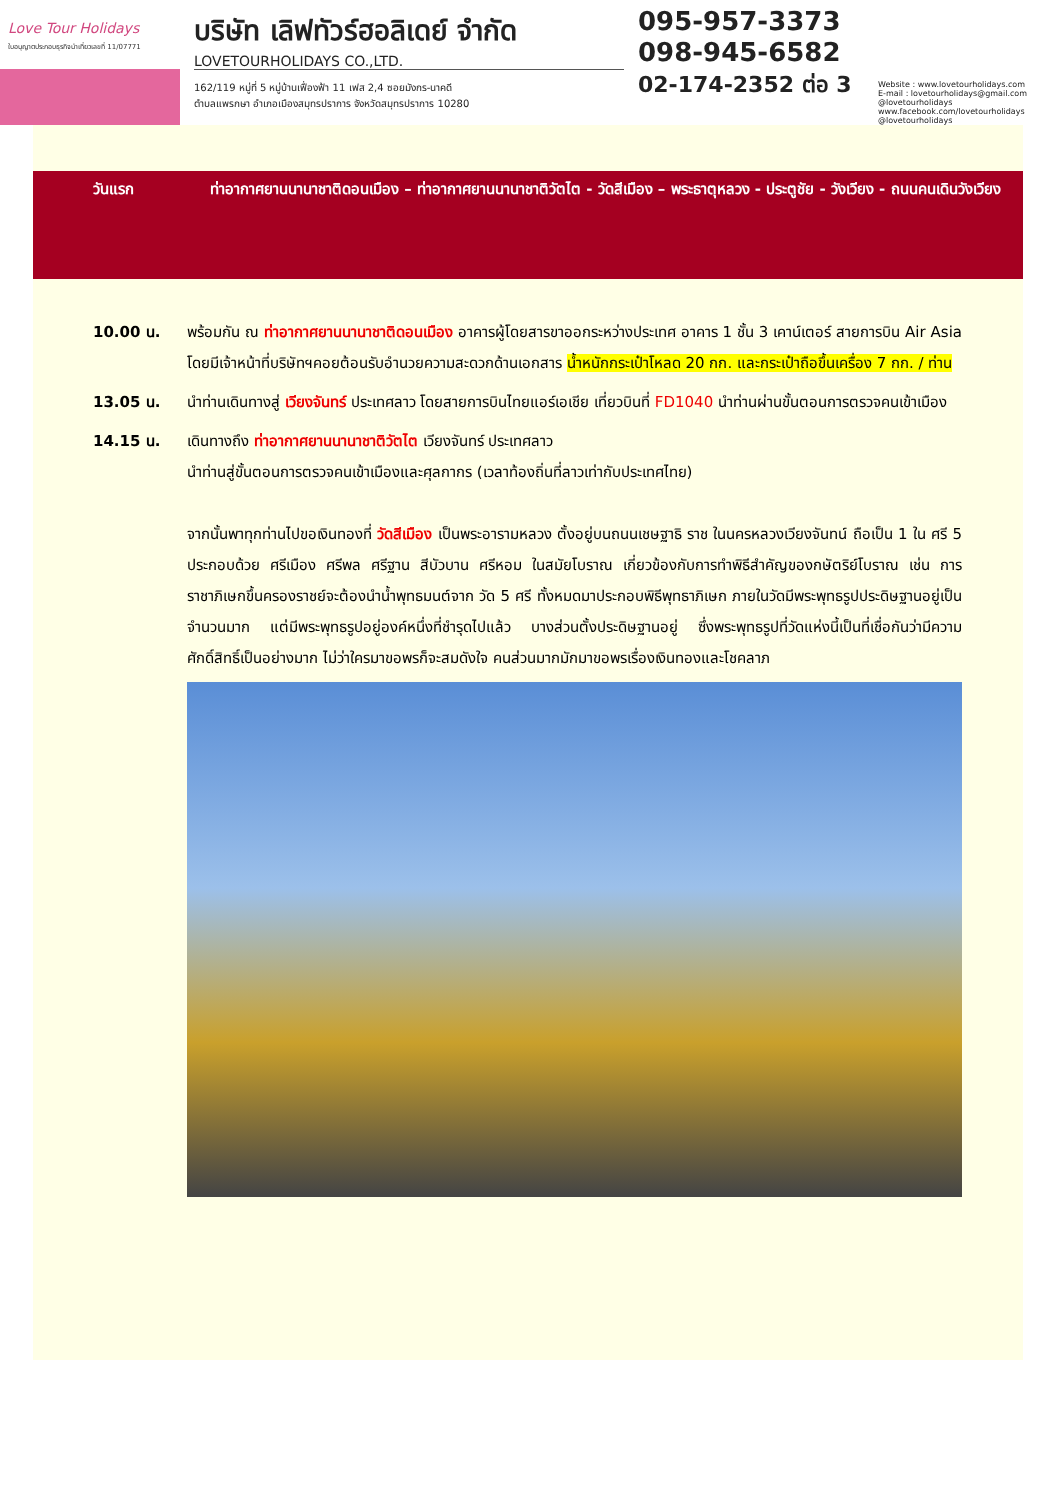Love Tour Holidays
ใบอนุญาตประกอบธุรกิจนำเที่ยวเลขที่ 11/07771
บริษัท เลิฟทัวร์ฮอลิเดย์ จำกัด
LOVETOURHOLIDAYS CO.,LTD.
162/119 หมู่ที่ 5 หมู่บ้านเฟื่องฟ้า 11 เฟส 2,4 ซอยมังกร-นาคดี
ตำบลแพรกษา อำเภอเมืองสมุทรปราการ จังหวัดสมุทรปราการ 10280
095-957-3373
098-945-6582
02-174-2352 ต่อ 3
Website : www.lovetourholidays.com
E-mail : lovetourholidays@gmail.com
@lovetourholidays www.facebook.com/lovetourholidays @lovetourholidays
วันแรก ท่าอากาศยานนานาชาติดอนเมือง – ท่าอากาศยานนานาชาติวัตไต - วัดสีเมือง – พระธาตุหลวง - ประตูชัย - วังเวียง - ถนนคนเดินวังเวียง
10.00 น. พร้อมกัน ณ ท่าอากาศยานนานาชาติดอนเมือง อาคารผู้โดยสารขาออกระหว่างประเทศ อาคาร 1 ชั้น 3 เคาน์เตอร์ สายการบิน Air Asia โดยมีเจ้าหน้าที่บริษัทฯคอยต้อนรับอำนวยความสะดวกด้านเอกสาร น้ำหนักกระเป๋าโหลด 20 กก. และกระเป๋าถือขึ้นเครื่อง 7 กก. / ท่าน
13.05 น. นำท่านเดินทางสู่ เวียงจันทร์ ประเทศลาว โดยสายการบินไทยแอร์เอเชีย เที่ยวบินที่ FD1040 นำท่านผ่านขั้นตอนการตรวจคนเข้าเมือง
14.15 น. เดินทางถึง ท่าอากาศยานนานาชาติวัตไต เวียงจันทร์ ประเทศลาว
นำท่านสู่ขั้นตอนการตรวจคนเข้าเมืองและศุลกากร (เวลาท้องถิ่นที่ลาวเท่ากับประเทศไทย)
จากนั้นพาทุกท่านไปขอเงินทองที่ วัดสีเมือง เป็นพระอารามหลวง ตั้งอยู่บนถนนเชษฐาธิ ราช ในนครหลวงเวียงจันทน์ ถือเป็น 1 ใน ศรี 5 ประกอบด้วย ศรีเมือง ศรีพล ศรีฐาน สีบัวบาน ศรีหอม ในสมัยโบราณ เกี่ยวข้องกับการทำพิธีสำคัญของกษัตริย์โบราณ เช่น การราชาภิเษกขึ้นครองราชย์จะต้องนำน้ำพุทธมนต์จาก วัด 5 ศรี ทั้งหมดมาประกอบพิธีพุทธาภิเษก ภายในวัดมีพระพุทธรูปประดิษฐานอยู่เป็นจำนวนมาก แต่มีพระพุทธรูปอยู่องค์หนึ่งที่ชำรุดไปแล้ว บางส่วนตั้งประดิษฐานอยู่ ซึ่งพระพุทธรูปที่วัดแห่งนี้เป็นที่เชื่อกันว่ามีความศักดิ์สิทธิ์เป็นอย่างมาก ไม่ว่าใครมาขอพรก็จะสมดังใจ คนส่วนมากมักมาขอพรเรื่องเงินทองและโชคลาภ